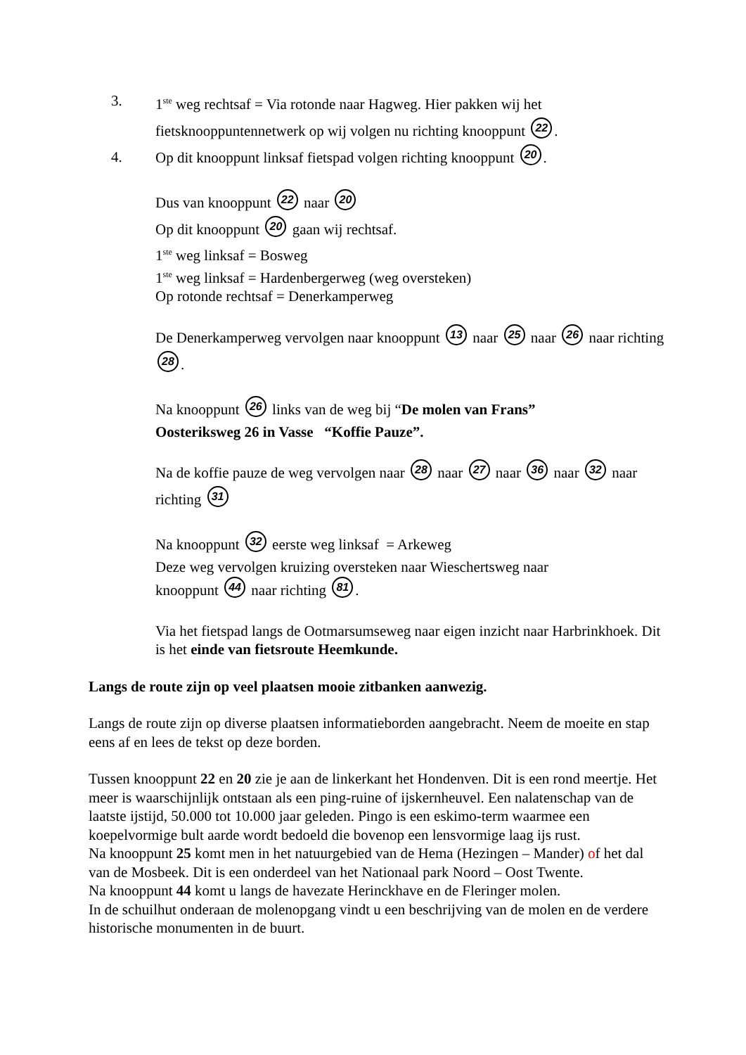3. 1<sup>ste</sup> weg rechtsaf = Via rotonde naar Hagweg. Hier pakken wij het fietsknooppuntennetwerk op wij volgen nu richting knooppunt 22.
4. Op dit knooppunt linksaf fietspad volgen richting knooppunt 20.
Dus van knooppunt 22 naar 20
Op dit knooppunt 20 gaan wij rechtsaf.
1<sup>ste</sup> weg linksaf = Bosweg
1<sup>ste</sup> weg linksaf = Hardenbergerweg (weg oversteken)
Op rotonde rechtsaf = Denerkamperweg
De Denerkamperweg vervolgen naar knooppunt 13 naar 25 naar 26 naar richting 28.
Na knooppunt 26 links van de weg bij “De molen van Frans”
Oosteriksweg 26 in Vasse “Koffie Pauze”.
Na de koffie pauze de weg vervolgen naar 28 naar 27 naar 36 naar 32 naar richting 31
Na knooppunt 32 eerste weg linksaf = Arkeweg
Deze weg vervolgen kruizing oversteken naar Wieschertsweg naar
knooppunt 44 naar richting 81.
Via het fietspad langs de Ootmarsumseweg naar eigen inzicht naar Harbrinkhoek. Dit is het einde van fietsroute Heemkunde.
Langs de route zijn op veel plaatsen mooie zitbanken aanwezig.
Langs de route zijn op diverse plaatsen informatieborden aangebracht. Neem de moeite en stap eens af en lees de tekst op deze borden.
Tussen knooppunt 22 en 20 zie je aan de linkerkant het Hondenven. Dit is een rond meertje. Het meer is waarschijnlijk ontstaan als een ping-ruine of ijskernheuvel. Een nalatenschap van de laatste ijstijd, 50.000 tot 10.000 jaar geleden. Pingo is een eskimo-term waarmee een koepelvormige bult aarde wordt bedoeld die bovenop een lensvormige laag ijs rust.
Na knooppunt 25 komt men in het natuurgebied van de Hema (Hezingen – Mander) of het dal van de Mosbeek. Dit is een onderdeel van het Nationaal park Noord – Oost Twente.
Na knooppunt 44 komt u langs de havezate Herinckhave en de Fleringer molen.
In de schuilhut onderaan de molenopgang vindt u een beschrijving van de molen en de verdere historische monumenten in de buurt.